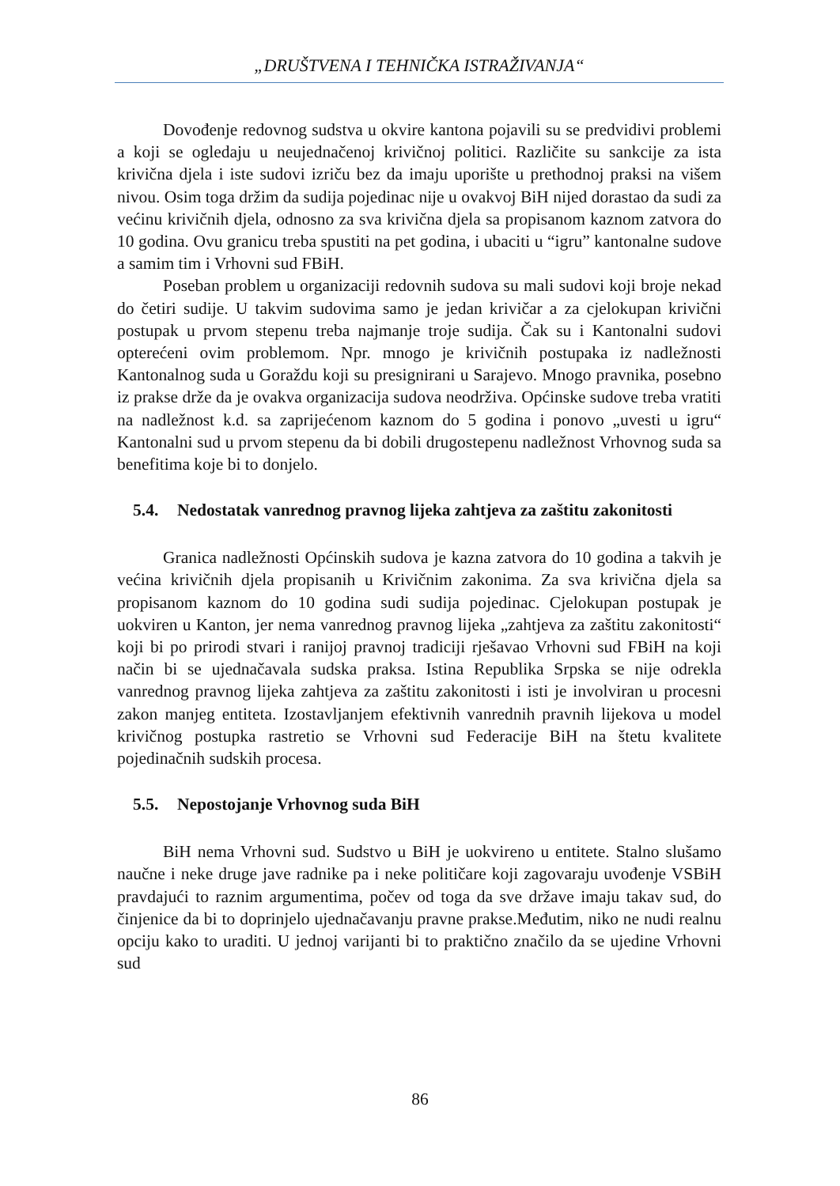„DRUŠTVENA I TEHNIČKA ISTRAŽIVANJA“
Dovođenje redovnog sudstva u okvire kantona pojavili su se predvidivi problemi a koji se ogledaju u neujednačenoj krivičnoj politici. Različite su sankcije za ista krivična djela i iste sudovi izriču bez da imaju uporište u prethodnoj praksi na višem nivou. Osim toga držim da sudija pojedinac nije u ovakvoj BiH nijed dorastao da sudi za većinu krivičnih djela, odnosno za sva krivična djela sa propisanom kaznom zatvora do 10 godina. Ovu granicu treba spustiti na pet godina, i ubaciti u “igru” kantonalne sudove a samim tim i Vrhovni sud FBiH.
Poseban problem u organizaciji redovnih sudova su mali sudovi koji broje nekad do četiri sudije. U takvim sudovima samo je jedan krivičar a za cjelokupan krivični postupak u prvom stepenu treba najmanje troje sudija. Čak su i Kantonalni sudovi opterećeni ovim problemom. Npr. mnogo je krivičnih postupaka iz nadležnosti Kantonalnog suda u Goraždu koji su presignirani u Sarajevo. Mnogo pravnika, posebno iz prakse drže da je ovakva organizacija sudova neodrživa. Općinske sudove treba vratiti na nadležnost k.d. sa zaprijećenom kaznom do 5 godina i ponovo „uvesti u igru“ Kantonalni sud u prvom stepenu da bi dobili drugostepenu nadležnost Vrhovnog suda sa benefitima koje bi to donjelo.
5.4. Nedostatak vanrednog pravnog lijeka zahtjeva za zaštitu zakonitosti
Granica nadležnosti Općinskih sudova je kazna zatvora do 10 godina a takvih je većina krivičnih djela propisanih u Krivičnim zakonima. Za sva krivična djela sa propisanom kaznom do 10 godina sudi sudija pojedinac. Cjelokupan postupak je uokviren u Kanton, jer nema vanrednog pravnog lijeka „zahtjeva za zaštitu zakonitosti“ koji bi po prirodi stvari i ranijoj pravnoj tradiciji rješavao Vrhovni sud FBiH na koji način bi se ujednačavala sudska praksa. Istina Republika Srpska se nije odrekla vanrednog pravnog lijeka zahtjeva za zaštitu zakonitosti i isti je involviran u procesni zakon manjeg entiteta. Izostavljanjem efektivnih vanrednih pravnih lijekova u model krivičnog postupka rastretio se Vrhovni sud Federacije BiH na štetu kvalitete pojedinačnih sudskih procesa.
5.5. Nepostojanje Vrhovnog suda BiH
BiH nema Vrhovni sud. Sudstvo u BiH je uokvireno u entitete. Stalno slušamo naučne i neke druge jave radnike pa i neke političare koji zagovaraju uvođenje VSBiH pravdajući to raznim argumentima, počev od toga da sve države imaju takav sud, do činjenice da bi to doprinjelo ujednačavanju pravne prakse.Međutim, niko ne nudi realnu opciju kako to uraditi. U jednoj varijanti bi to praktično značilo da se ujedine Vrhovni sud
86